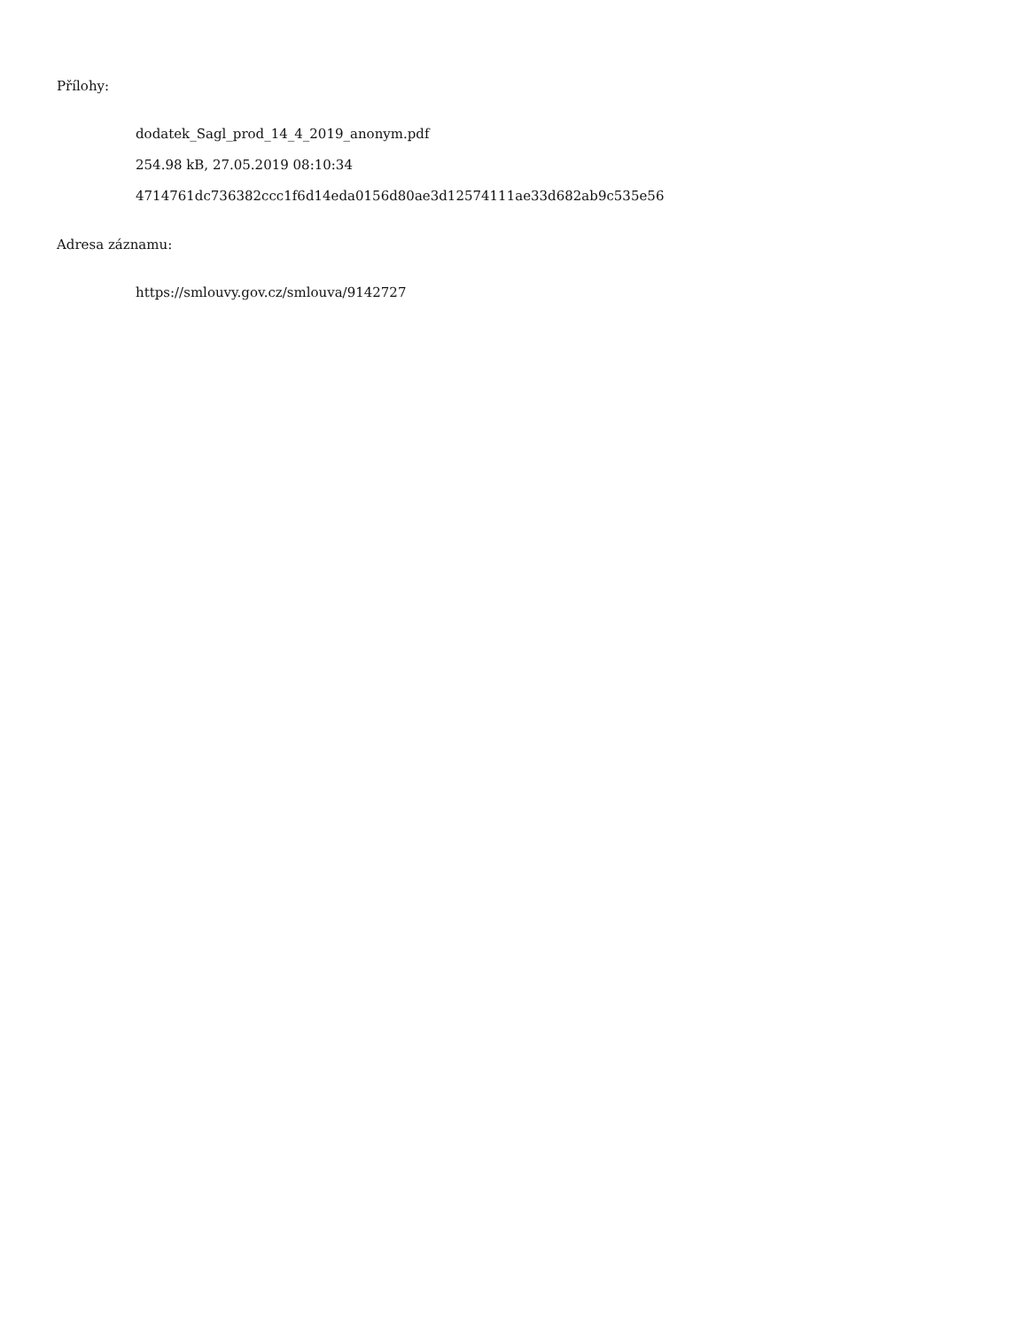Přílohy:
dodatek_Sagl_prod_14_4_2019_anonym.pdf
254.98 kB, 27.05.2019 08:10:34
4714761dc736382ccc1f6d14eda0156d80ae3d12574111ae33d682ab9c535e56
Adresa záznamu:
https://smlouvy.gov.cz/smlouva/9142727